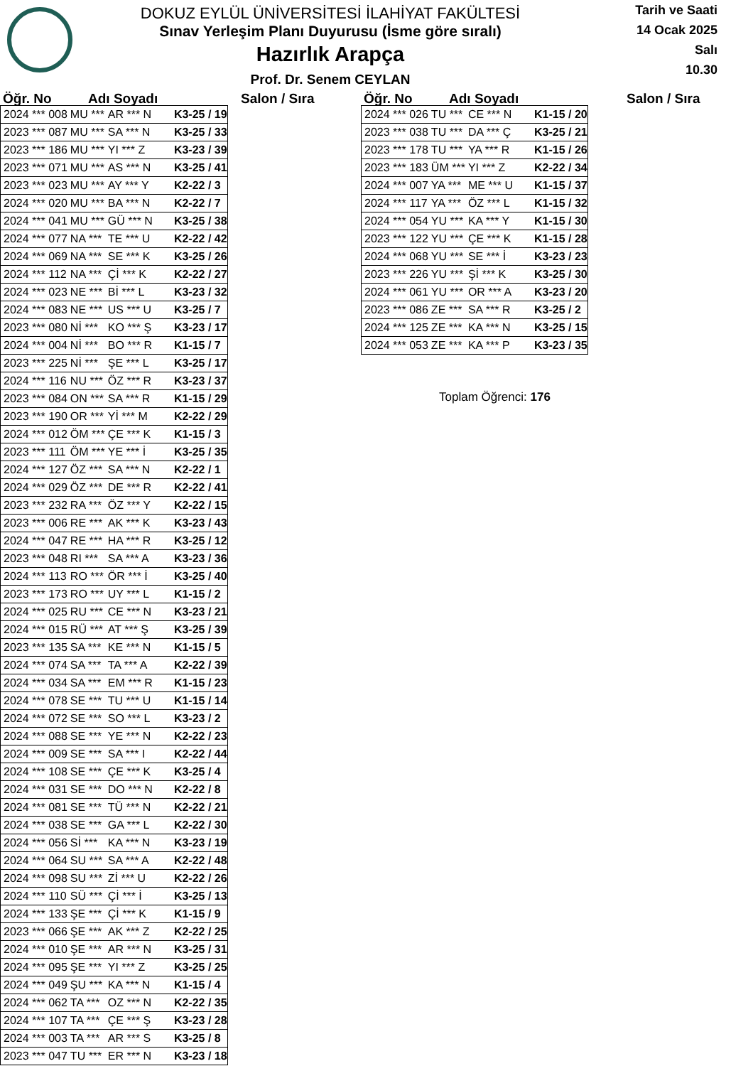DOKUZ EYLÜL ÜNİVERSİTESİ İLAHİYAT FAKÜLTESİ
Sınav Yerleşim Planı Duyurusu (İsme göre sıralı)
Hazırlık Arapça
Prof. Dr. Senem CEYLAN
Tarih ve Saati
14 Ocak 2025
Salı
10.30
Öğr. No Adı Soyadı Salon / Sıra
| 2024 *** 008 | MU *** | AR *** N | K3-25 / 19 |
| 2023 *** 087 | MU *** | SA *** N | K3-25 / 33 |
| 2023 *** 186 | MU *** | YI *** Z | K3-23 / 39 |
| 2023 *** 071 | MU *** | AS *** N | K3-25 / 41 |
| 2023 *** 023 | MU *** | AY *** Y | K2-22 / 3 |
| 2024 *** 020 | MU *** | BA *** N | K2-22 / 7 |
| 2024 *** 041 | MU *** | GÜ *** N | K3-25 / 38 |
| 2024 *** 077 | NA *** | TE *** U | K2-22 / 42 |
| 2024 *** 069 | NA *** | SE *** K | K3-25 / 26 |
| 2024 *** 112 | NA *** | Çİ *** K | K2-22 / 27 |
| 2024 *** 023 | NE *** | Bİ *** L | K3-23 / 32 |
| 2024 *** 083 | NE *** | US *** U | K3-25 / 7 |
| 2023 *** 080 | Nİ *** | KO *** Ş | K3-23 / 17 |
| 2024 *** 004 | Nİ *** | BO *** R | K1-15 / 7 |
| 2023 *** 225 | Nİ *** | ŞE *** L | K3-25 / 17 |
| 2024 *** 116 | NU *** | ÖZ *** R | K3-23 / 37 |
| 2023 *** 084 | ON *** | SA *** R | K1-15 / 29 |
| 2023 *** 190 | OR *** | Yİ *** M | K2-22 / 29 |
| 2024 *** 012 | ÖM *** | ÇE *** K | K1-15 / 3 |
| 2023 *** 111 | ÖM *** | YE *** İ | K3-25 / 35 |
| 2024 *** 127 | ÖZ *** | SA *** N | K2-22 / 1 |
| 2024 *** 029 | ÖZ *** | DE *** R | K2-22 / 41 |
| 2023 *** 232 | RA *** | ÖZ *** Y | K2-22 / 15 |
| 2023 *** 006 | RE *** | AK *** K | K3-23 / 43 |
| 2024 *** 047 | RE *** | HA *** R | K3-25 / 12 |
| 2023 *** 048 | RI *** | SA *** A | K3-23 / 36 |
| 2024 *** 113 | RO *** | ÖR *** İ | K3-25 / 40 |
| 2023 *** 173 | RO *** | UY *** L | K1-15 / 2 |
| 2024 *** 025 | RU *** | CE *** N | K3-23 / 21 |
| 2024 *** 015 | RÜ *** | AT *** Ş | K3-25 / 39 |
| 2023 *** 135 | SA *** | KE *** N | K1-15 / 5 |
| 2024 *** 074 | SA *** | TA *** A | K2-22 / 39 |
| 2024 *** 034 | SA *** | EM *** R | K1-15 / 23 |
| 2024 *** 078 | SE *** | TU *** U | K1-15 / 14 |
| 2024 *** 072 | SE *** | SO *** L | K3-23 / 2 |
| 2024 *** 088 | SE *** | YE *** N | K2-22 / 23 |
| 2024 *** 009 | SE *** | SA *** I | K2-22 / 44 |
| 2024 *** 108 | SE *** | ÇE *** K | K3-25 / 4 |
| 2024 *** 031 | SE *** | DO *** N | K2-22 / 8 |
| 2024 *** 081 | SE *** | TÜ *** N | K2-22 / 21 |
| 2024 *** 038 | SE *** | GA *** L | K2-22 / 30 |
| 2024 *** 056 | Sİ *** | KA *** N | K3-23 / 19 |
| 2024 *** 064 | SU *** | SA *** A | K2-22 / 48 |
| 2024 *** 098 | SU *** | Zİ *** U | K2-22 / 26 |
| 2024 *** 110 | SÜ *** | Çİ *** İ | K3-25 / 13 |
| 2024 *** 133 | ŞE *** | Çİ *** K | K1-15 / 9 |
| 2023 *** 066 | ŞE *** | AK *** Z | K2-22 / 25 |
| 2024 *** 010 | ŞE *** | AR *** N | K3-25 / 31 |
| 2024 *** 095 | ŞE *** | YI *** Z | K3-25 / 25 |
| 2024 *** 049 | ŞU *** | KA *** N | K1-15 / 4 |
| 2024 *** 062 | TA *** | OZ *** N | K2-22 / 35 |
| 2024 *** 107 | TA *** | ÇE *** Ş | K3-23 / 28 |
| 2024 *** 003 | TA *** | AR *** S | K3-25 / 8 |
| 2023 *** 047 | TU *** | ER *** N | K3-23 / 18 |
Öğr. No Adı Soyadı Salon / Sıra
| 2024 *** 026 | TU *** | CE *** N | K1-15 / 20 |
| 2023 *** 038 | TU *** | DA *** Ç | K3-25 / 21 |
| 2023 *** 178 | TU *** | YA *** R | K1-15 / 26 |
| 2023 *** 183 | ÜM *** | YI *** Z | K2-22 / 34 |
| 2024 *** 007 | YA *** | ME *** U | K1-15 / 37 |
| 2024 *** 117 | YA *** | ÖZ *** L | K1-15 / 32 |
| 2024 *** 054 | YU *** | KA *** Y | K1-15 / 30 |
| 2023 *** 122 | YU *** | ÇE *** K | K1-15 / 28 |
| 2024 *** 068 | YU *** | SE *** İ | K3-23 / 23 |
| 2023 *** 226 | YU *** | Şİ *** K | K3-25 / 30 |
| 2024 *** 061 | YU *** | OR *** A | K3-23 / 20 |
| 2023 *** 086 | ZE *** | SA *** R | K3-25 / 2 |
| 2024 *** 125 | ZE *** | KA *** N | K3-25 / 15 |
| 2024 *** 053 | ZE *** | KA *** P | K3-23 / 35 |
Toplam Öğrenci: 176